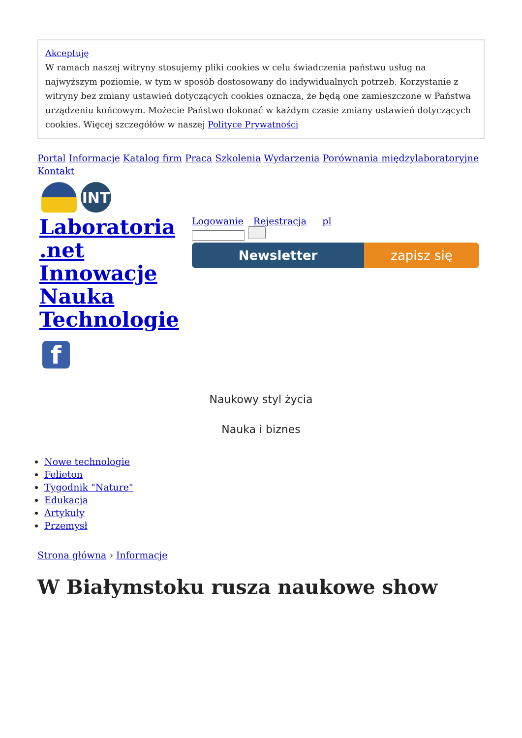Akceptuję
W ramach naszej witryny stosujemy pliki cookies w celu świadczenia państwu usług na najwyższym poziomie, w tym w sposób dostosowany do indywidualnych potrzeb. Korzystanie z witryny bez zmiany ustawień dotyczących cookies oznacza, że będą one zamieszczone w Państwa urządzeniu końcowym. Możecie Państwo dokonać w każdym czasie zmiany ustawień dotyczących cookies. Więcej szczegółów w naszej Polityce Prywatności
Portal Informacje Katalog firm Praca Szkolenia Wydarzenia Porównania międzylaboratoryjne Kontakt
INT
Laboratoria .net Innowacje Nauka Technologie
Logowanie Rejestracja pl
Newsletter zapisz się
f
Naukowy styl życia
Nauka i biznes
Nowe technologie
Felieton
Tygodnik "Nature"
Edukacja
Artykuły
Przemysł
Strona główna › Informacje
W Białymstoku rusza naukowe show